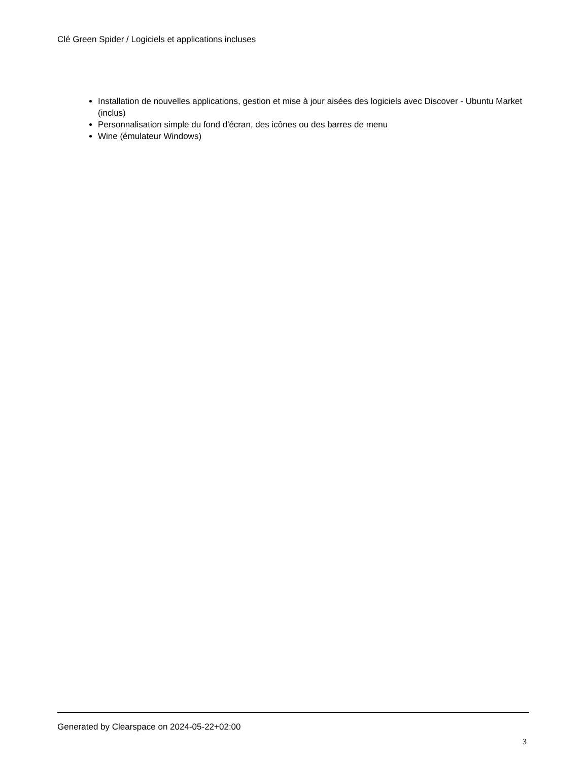Clé Green Spider / Logiciels et applications incluses
Installation de nouvelles applications, gestion et mise à jour aisées des logiciels avec Discover - Ubuntu Market (inclus)
Personnalisation simple du fond d'écran, des icônes ou des barres de menu
Wine (émulateur Windows)
Generated by Clearspace on 2024-05-22+02:00
3